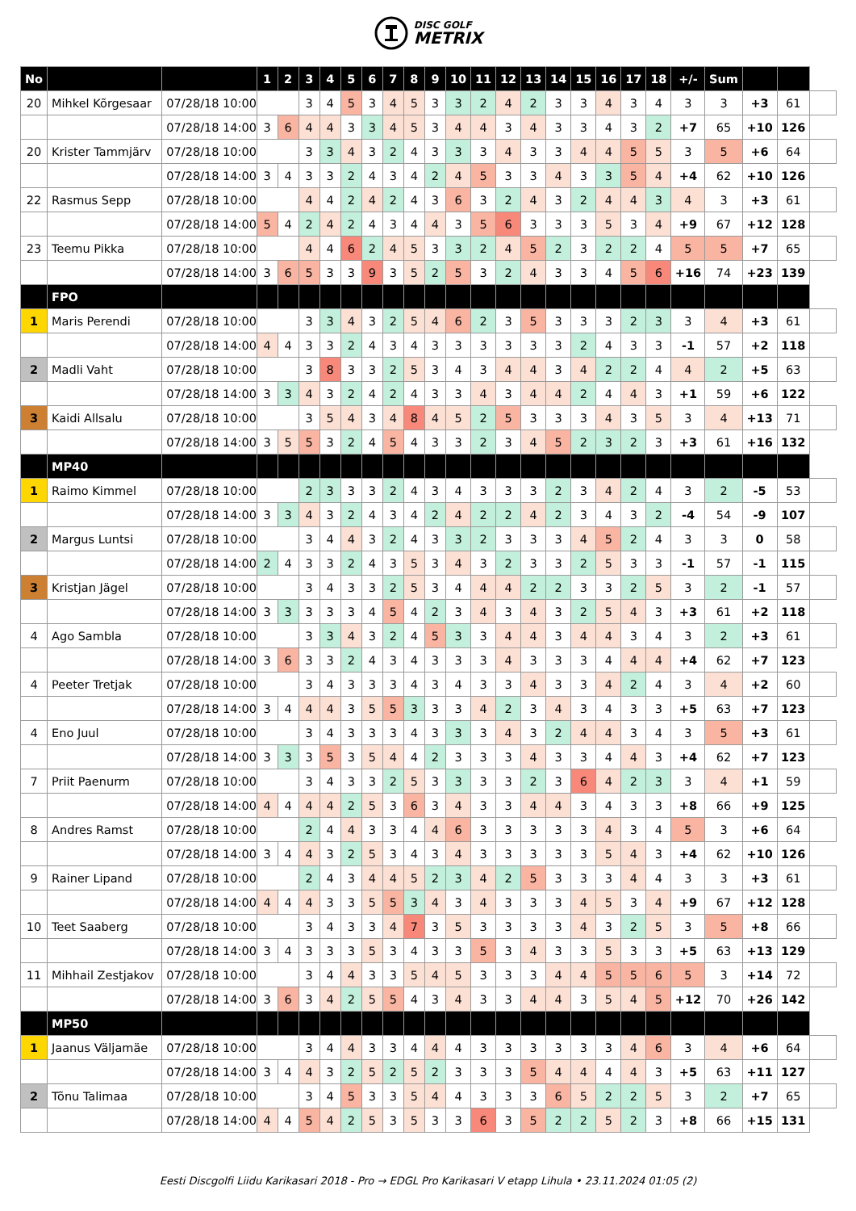DISC GOLF
METRIX
| No | | | 1 | 2 | 3 | 4 | 5 | 6 | 7 | 8 | 9 | 10 | 11 | 12 | 13 | 14 | 15 | 16 | 17 | 18 | +/- | Sum | | | |
| 20 | Mihkel Kõrgesaar | 07/28/18 10:00 | | | 3 | 4 | 5 | 3 | 4 | 5 | 3 | 3 | 2 | 4 | 2 | 3 | 3 | 4 | 3 | 4 | 3 | 3 | +3 | 61 | |
| | | 07/28/18 14:00 | 3 | 6 | 4 | 4 | 3 | 3 | 4 | 5 | 3 | 4 | 4 | 3 | 4 | 3 | 3 | 4 | 3 | 2 | +7 | 65 | +10 | 126 | |
| 20 | Krister Tammjärv | 07/28/18 10:00 | | | 3 | 3 | 4 | 3 | 2 | 4 | 3 | 3 | 3 | 4 | 3 | 3 | 4 | 4 | 5 | 5 | 3 | 5 | +6 | 64 | |
| | | 07/28/18 14:00 | 3 | 4 | 3 | 3 | 2 | 4 | 3 | 4 | 2 | 4 | 5 | 3 | 3 | 4 | 3 | 3 | 5 | 4 | +4 | 62 | +10 | 126 | |
| 22 | Rasmus Sepp | 07/28/18 10:00 | | | 4 | 4 | 2 | 4 | 2 | 4 | 3 | 6 | 3 | 2 | 4 | 3 | 2 | 4 | 4 | 3 | 4 | 3 | +3 | 61 | |
| | | 07/28/18 14:00 | 5 | 4 | 2 | 4 | 2 | 4 | 3 | 4 | 4 | 3 | 5 | 6 | 3 | 3 | 3 | 5 | 3 | 4 | +9 | 67 | +12 | 128 | |
| 23 | Teemu Pikka | 07/28/18 10:00 | | | 4 | 4 | 6 | 2 | 4 | 5 | 3 | 3 | 2 | 4 | 5 | 2 | 3 | 2 | 2 | 4 | 5 | 5 | +7 | 65 | |
| | | 07/28/18 14:00 | 3 | 6 | 5 | 3 | 3 | 9 | 3 | 5 | 2 | 5 | 3 | 2 | 4 | 3 | 3 | 4 | 5 | 6 | +16 | 74 | +23 | 139 | |
| | FPO | | | | | | | | | | | | | | | | | | | | | | | | |
| 1 | Maris Perendi | 07/28/18 10:00 | | | 3 | 3 | 4 | 3 | 2 | 5 | 4 | 6 | 2 | 3 | 5 | 3 | 3 | 3 | 2 | 3 | 3 | 4 | +3 | 61 | |
| | | 07/28/18 14:00 | 4 | 4 | 3 | 3 | 2 | 4 | 3 | 4 | 3 | 3 | 3 | 3 | 3 | 3 | 2 | 4 | 3 | 3 | -1 | 57 | +2 | 118 | |
| 2 | Madli Vaht | 07/28/18 10:00 | | | 3 | 8 | 3 | 3 | 2 | 5 | 3 | 4 | 3 | 4 | 4 | 3 | 4 | 2 | 2 | 4 | 4 | 2 | +5 | 63 | |
| | | 07/28/18 14:00 | 3 | 3 | 4 | 3 | 2 | 4 | 2 | 4 | 3 | 3 | 4 | 3 | 4 | 4 | 2 | 4 | 4 | 3 | +1 | 59 | +6 | 122 | |
| 3 | Kaidi Allsalu | 07/28/18 10:00 | | | 3 | 5 | 4 | 3 | 4 | 8 | 4 | 5 | 2 | 5 | 3 | 3 | 3 | 4 | 3 | 5 | 3 | 4 | +13 | 71 | |
| | | 07/28/18 14:00 | 3 | 5 | 5 | 3 | 2 | 4 | 5 | 4 | 3 | 3 | 2 | 3 | 4 | 5 | 2 | 3 | 2 | 3 | +3 | 61 | +16 | 132 | |
| | MP40 | | | | | | | | | | | | | | | | | | | | | | | | |
| 1 | Raimo Kimmel | 07/28/18 10:00 | | | 2 | 3 | 3 | 3 | 2 | 4 | 3 | 4 | 3 | 3 | 3 | 2 | 3 | 4 | 2 | 4 | 3 | 2 | -5 | 53 | |
| | | 07/28/18 14:00 | 3 | 3 | 4 | 3 | 2 | 4 | 3 | 4 | 2 | 4 | 2 | 2 | 4 | 2 | 3 | 4 | 3 | 2 | -4 | 54 | -9 | 107 | |
| 2 | Margus Luntsi | 07/28/18 10:00 | | | 3 | 4 | 4 | 3 | 2 | 4 | 3 | 3 | 2 | 3 | 3 | 3 | 4 | 5 | 2 | 4 | 3 | 3 | 0 | 58 | |
| | | 07/28/18 14:00 | 2 | 4 | 3 | 3 | 2 | 4 | 3 | 5 | 3 | 4 | 3 | 2 | 3 | 3 | 2 | 5 | 3 | 3 | -1 | 57 | -1 | 115 | |
| 3 | Kristjan Jägel | 07/28/18 10:00 | | | 3 | 4 | 3 | 3 | 2 | 5 | 3 | 4 | 4 | 4 | 2 | 2 | 3 | 3 | 2 | 5 | 3 | 2 | -1 | 57 | |
| | | 07/28/18 14:00 | 3 | 3 | 3 | 3 | 3 | 4 | 5 | 4 | 2 | 3 | 4 | 3 | 4 | 3 | 2 | 5 | 4 | 3 | +3 | 61 | +2 | 118 | |
| 4 | Ago Sambla | 07/28/18 10:00 | | | 3 | 3 | 4 | 3 | 2 | 4 | 5 | 3 | 3 | 4 | 4 | 3 | 4 | 4 | 3 | 4 | 3 | 2 | +3 | 61 | |
| | | 07/28/18 14:00 | 3 | 6 | 3 | 3 | 2 | 4 | 3 | 4 | 3 | 3 | 3 | 4 | 3 | 3 | 3 | 4 | 4 | 4 | +4 | 62 | +7 | 123 | |
| 4 | Peeter Tretjak | 07/28/18 10:00 | | | 3 | 4 | 3 | 3 | 3 | 4 | 3 | 4 | 3 | 3 | 4 | 3 | 3 | 4 | 2 | 4 | 3 | 4 | +2 | 60 | |
| | | 07/28/18 14:00 | 3 | 4 | 4 | 4 | 3 | 5 | 5 | 3 | 3 | 3 | 4 | 2 | 3 | 4 | 3 | 4 | 3 | 3 | +5 | 63 | +7 | 123 | |
| 4 | Eno Juul | 07/28/18 10:00 | | | 3 | 4 | 3 | 3 | 3 | 4 | 3 | 3 | 3 | 4 | 3 | 2 | 4 | 4 | 3 | 4 | 3 | 5 | +3 | 61 | |
| | | 07/28/18 14:00 | 3 | 3 | 3 | 5 | 3 | 5 | 4 | 4 | 2 | 3 | 3 | 3 | 4 | 3 | 3 | 4 | 4 | 3 | +4 | 62 | +7 | 123 | |
| 7 | Priit Paenurm | 07/28/18 10:00 | | | 3 | 4 | 3 | 3 | 2 | 5 | 3 | 3 | 3 | 3 | 2 | 3 | 6 | 4 | 2 | 3 | 3 | 4 | +1 | 59 | |
| | | 07/28/18 14:00 | 4 | 4 | 4 | 4 | 2 | 5 | 3 | 6 | 3 | 4 | 3 | 3 | 4 | 4 | 3 | 4 | 3 | 3 | +8 | 66 | +9 | 125 | |
| 8 | Andres Ramst | 07/28/18 10:00 | | | 2 | 4 | 4 | 3 | 3 | 4 | 4 | 6 | 3 | 3 | 3 | 3 | 3 | 4 | 3 | 4 | 5 | 3 | +6 | 64 | |
| | | 07/28/18 14:00 | 3 | 4 | 4 | 3 | 2 | 5 | 3 | 4 | 3 | 4 | 3 | 3 | 3 | 3 | 3 | 5 | 4 | 3 | +4 | 62 | +10 | 126 | |
| 9 | Rainer Lipand | 07/28/18 10:00 | | | 2 | 4 | 3 | 4 | 4 | 5 | 2 | 3 | 4 | 2 | 5 | 3 | 3 | 3 | 4 | 4 | 3 | 3 | +3 | 61 | |
| | | 07/28/18 14:00 | 4 | 4 | 4 | 3 | 3 | 5 | 5 | 3 | 4 | 3 | 4 | 3 | 3 | 3 | 4 | 5 | 3 | 4 | +9 | 67 | +12 | 128 | |
| 10 | Teet Saaberg | 07/28/18 10:00 | | | 3 | 4 | 3 | 3 | 4 | 7 | 3 | 5 | 3 | 3 | 3 | 3 | 4 | 3 | 2 | 5 | 3 | 5 | +8 | 66 | |
| | | 07/28/18 14:00 | 3 | 4 | 3 | 3 | 3 | 5 | 3 | 4 | 3 | 3 | 5 | 3 | 4 | 3 | 3 | 5 | 3 | 3 | +5 | 63 | +13 | 129 | |
| 11 | Mihhail Zestjakov | 07/28/18 10:00 | | | 3 | 4 | 4 | 3 | 3 | 5 | 4 | 5 | 3 | 3 | 3 | 4 | 4 | 5 | 5 | 6 | 5 | 3 | +14 | 72 | |
| | | 07/28/18 14:00 | 3 | 6 | 3 | 4 | 2 | 5 | 5 | 4 | 3 | 4 | 3 | 3 | 4 | 4 | 3 | 5 | 4 | 5 | +12 | 70 | +26 | 142 | |
| | MP50 | | | | | | | | | | | | | | | | | | | | | | | | |
| 1 | Jaanus Väljamäe | 07/28/18 10:00 | | | 3 | 4 | 4 | 3 | 3 | 4 | 4 | 4 | 3 | 3 | 3 | 3 | 3 | 3 | 4 | 6 | 3 | 4 | +6 | 64 | |
| | | 07/28/18 14:00 | 3 | 4 | 4 | 3 | 2 | 5 | 2 | 5 | 2 | 3 | 3 | 3 | 5 | 4 | 4 | 4 | 4 | 3 | +5 | 63 | +11 | 127 | |
| 2 | Tõnu Talimaa | 07/28/18 10:00 | | | 3 | 4 | 5 | 3 | 3 | 5 | 4 | 4 | 3 | 3 | 3 | 6 | 5 | 2 | 2 | 5 | 3 | 2 | +7 | 65 | |
| | | 07/28/18 14:00 | 4 | 4 | 5 | 4 | 2 | 5 | 3 | 5 | 3 | 3 | 6 | 3 | 5 | 2 | 2 | 5 | 2 | 3 | +8 | 66 | +15 | 131 | |
Eesti Discgolfi Liidu Karikasari 2018 - Pro → EDGL Pro Karikasari V etapp Lihula • 23.11.2024 01:05 (2)